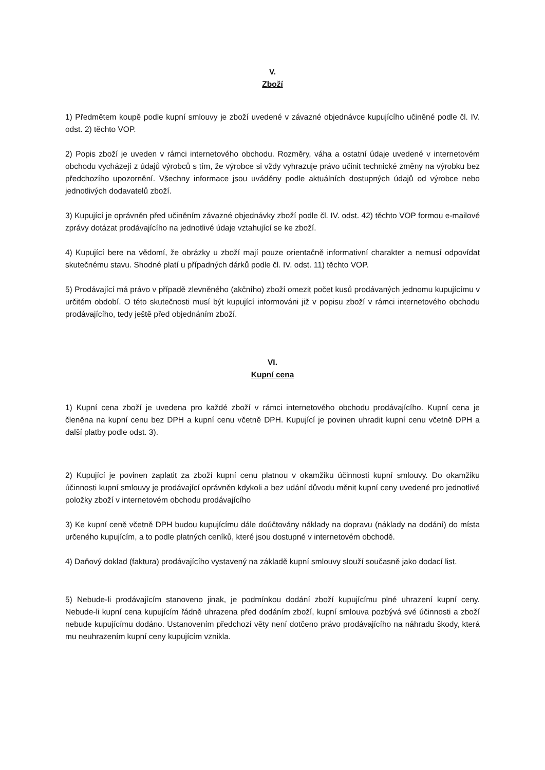V.
Zboží
1) Předmětem koupě podle kupní smlouvy je zboží uvedené v závazné objednávce kupujícího učiněné podle čl. IV. odst. 2) těchto VOP.
2) Popis zboží je uveden v rámci internetového obchodu. Rozměry, váha a ostatní údaje uvedené v internetovém obchodu vycházejí z údajů výrobců s tím, že výrobce si vždy vyhrazuje právo učinit technické změny na výrobku bez předchozího upozornění. Všechny informace jsou uváděny podle aktuálních dostupných údajů od výrobce nebo jednotlivých dodavatelů zboží.
3) Kupující je oprávněn před učiněním závazné objednávky zboží podle čl. IV. odst. 42) těchto VOP formou e-mailové zprávy dotázat prodávajícího na jednotlivé údaje vztahující se ke zboží.
4) Kupující bere na vědomí, že obrázky u zboží mají pouze orientačně informativní charakter a nemusí odpovídat skutečnému stavu. Shodné platí u případných dárků podle čl. IV. odst. 11) těchto VOP.
5) Prodávající má právo v případě zlevněného (akčního) zboží omezit počet kusů prodávaných jednomu kupujícímu v určitém období. O této skutečnosti musí být kupující informováni již v popisu zboží v rámci internetového obchodu prodávajícího, tedy ještě před objednáním zboží.
VI.
Kupní cena
1) Kupní cena zboží je uvedena pro každé zboží v rámci internetového obchodu prodávajícího. Kupní cena je členěna na kupní cenu bez DPH a kupní cenu včetně DPH. Kupující je povinen uhradit kupní cenu včetně DPH a další platby podle odst. 3).
2) Kupující je povinen zaplatit za zboží kupní cenu platnou v okamžiku účinnosti kupní smlouvy. Do okamžiku účinnosti kupní smlouvy je prodávající oprávněn kdykoli a bez udání důvodu měnit kupní ceny uvedené pro jednotlivé položky zboží v internetovém obchodu prodávajícího
3) Ke kupní ceně včetně DPH budou kupujícímu dále doúčtovány náklady na dopravu (náklady na dodání) do místa určeného kupujícím, a to podle platných ceníků, které jsou dostupné v internetovém obchodě.
4) Daňový doklad (faktura) prodávajícího vystavený na základě kupní smlouvy slouží současně jako dodací list.
5) Nebude-li prodávajícím stanoveno jinak, je podmínkou dodání zboží kupujícímu plné uhrazení kupní ceny. Nebude-li kupní cena kupujícím řádně uhrazena před dodáním zboží, kupní smlouva pozbývá své účinnosti a zboží nebude kupujícímu dodáno. Ustanovením předchozí věty není dotčeno právo prodávajícího na náhradu škody, která mu neuhrazením kupní ceny kupujícím vznikla.